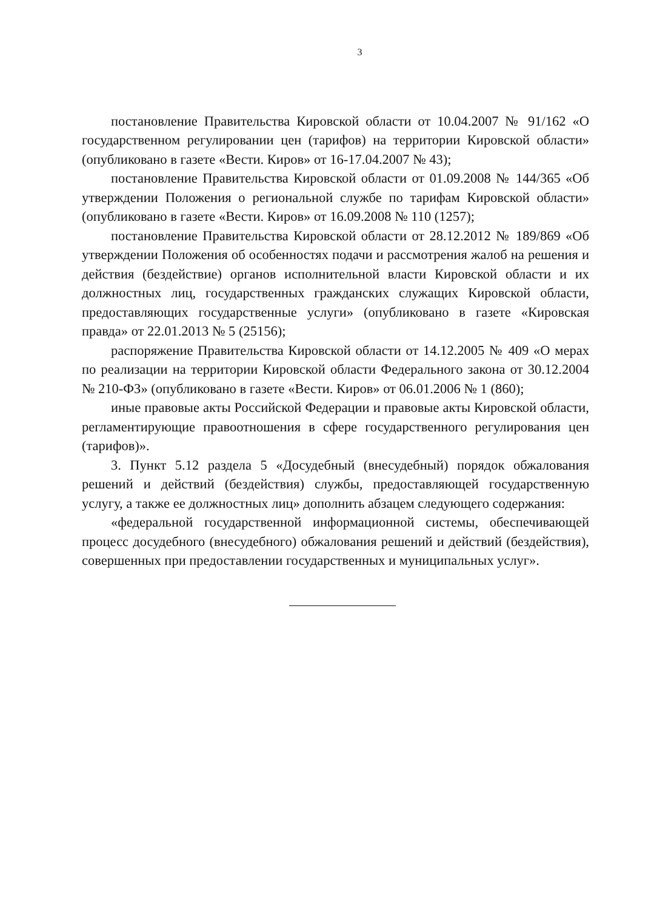3
постановление Правительства Кировской области от 10.04.2007 № 91/162 «О государственном регулировании цен (тарифов) на территории Кировской области» (опубликовано в газете «Вести. Киров» от 16-17.04.2007 № 43);
постановление Правительства Кировской области от 01.09.2008 № 144/365 «Об утверждении Положения о региональной службе по тарифам Кировской области» (опубликовано в газете «Вести. Киров» от 16.09.2008 № 110 (1257);
постановление Правительства Кировской области от 28.12.2012 № 189/869 «Об утверждении Положения об особенностях подачи и рассмотрения жалоб на решения и действия (бездействие) органов исполнительной власти Кировской области и их должностных лиц, государственных гражданских служащих Кировской области, предоставляющих государственные услуги» (опубликовано в газете «Кировская правда» от 22.01.2013 № 5 (25156);
распоряжение Правительства Кировской области от 14.12.2005 № 409 «О мерах по реализации на территории Кировской области Федерального закона от 30.12.2004 № 210-ФЗ» (опубликовано в газете «Вести. Киров» от 06.01.2006 № 1 (860);
иные правовые акты Российской Федерации и правовые акты Кировской области, регламентирующие правоотношения в сфере государственного регулирования цен (тарифов)».
3. Пункт 5.12 раздела 5 «Досудебный (внесудебный) порядок обжалования решений и действий (бездействия) службы, предоставляющей государственную услугу, а также ее должностных лиц» дополнить абзацем следующего содержания:
«федеральной государственной информационной системы, обеспечивающей процесс досудебного (внесудебного) обжалования решений и действий (бездействия), совершенных при предоставлении государственных и муниципальных услуг».